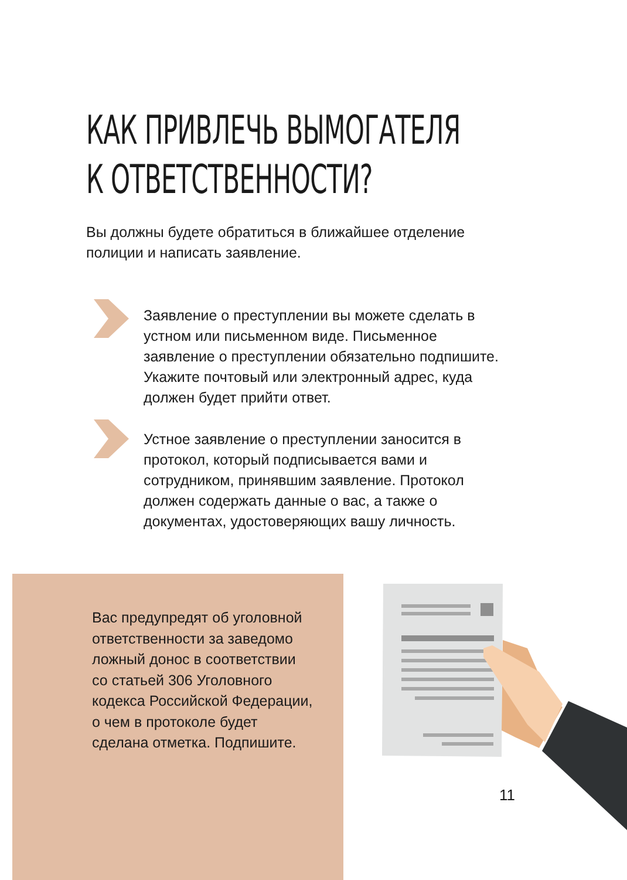КАК ПРИВЛЕЧЬ ВЫМОГАТЕЛЯ
К ОТВЕТСТВЕННОСТИ?
Вы должны будете обратиться в ближайшее отделение полиции и написать заявление.
Заявление о преступлении вы можете сделать в устном или письменном виде. Письменное заявление о преступлении обязательно подпишите. Укажите почтовый или электронный адрес, куда должен будет прийти ответ.
Устное заявление о преступлении заносится в протокол, который подписывается вами и сотрудником, принявшим заявление. Протокол должен содержать данные о вас, а также о документах, удостоверяющих вашу личность.
Вас предупредят об уголовной ответственности за заведомо ложный донос в соответствии со статьей 306 Уголовного кодекса Российской Федерации, о чем в протоколе будет сделана отметка. Подпишите.
11